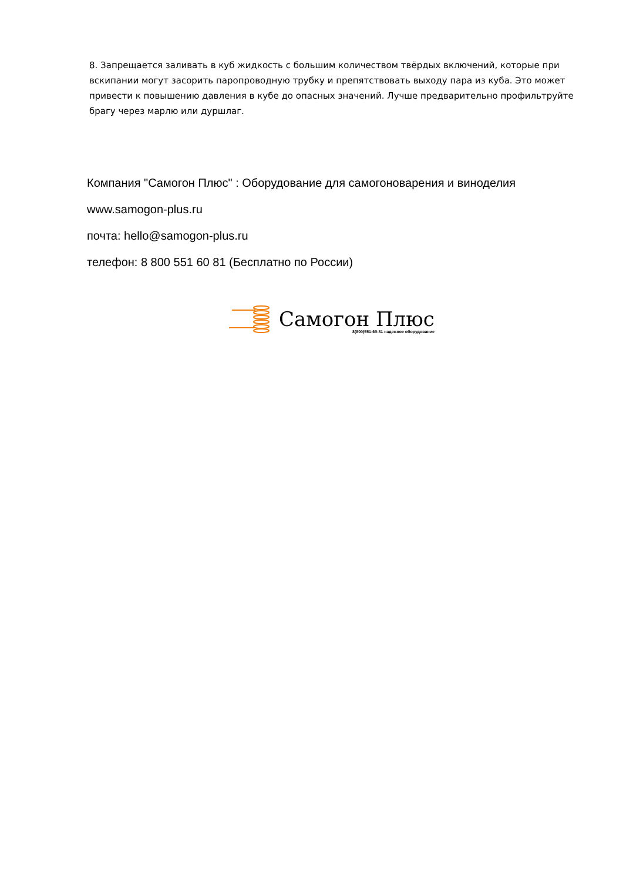8. Запрещается заливать в куб жидкость с большим количеством твёрдых включений, которые при вскипании могут засорить паропроводную трубку и препятствовать выходу пара из куба. Это может привести к повышению давления в кубе до опасных значений. Лучше предварительно профильтруйте брагу через марлю или дуршлаг.
Компания "Самогон Плюс" : Оборудование для самогоноварения и виноделия
www.samogon-plus.ru
почта: hello@samogon-plus.ru
телефон: 8 800 551 60 81 (Бесплатно по России)
Самогон Плюс
8(800)551-60-81 надежное оборудование